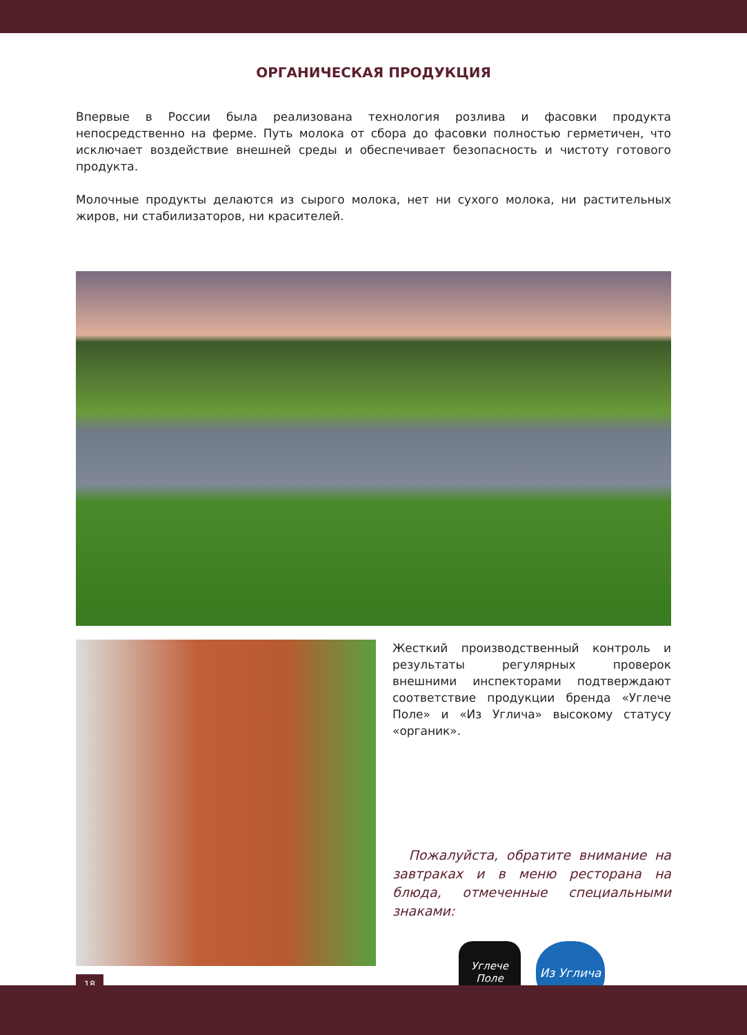ОРГАНИЧЕСКАЯ ПРОДУКЦИЯ
Впервые в России была реализована технология розлива и фасовки продукта непосредственно на ферме. Путь молока от сбора до фасовки полностью герметичен, что исключает воздействие внешней среды и обеспечивает безопасность и чистоту готового продукта.
Молочные продукты делаются из сырого молока, нет ни сухого молока, ни растительных жиров, ни стабилизаторов, ни красителей.
Жесткий производственный контроль и результаты регулярных проверок внешними инспекторами подтверждают соответствие продукции бренда «Углече Поле» и «Из Углича» высокому статусу «органик».
Пожалуйста, обратите внимание на завтраках и в меню ресторана на блюда, отмеченные специальными знаками:
Углече Поле
Из Углича
18